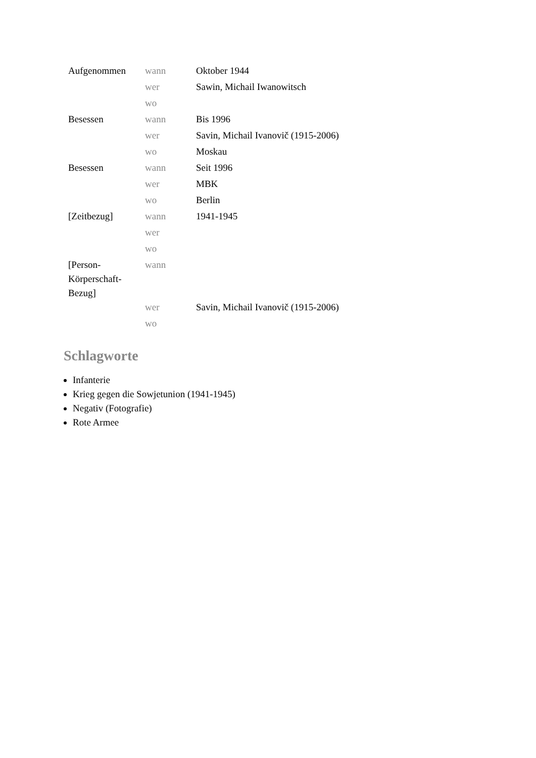| Aufgenommen | wann | Oktober 1944 |
| | wer | Sawin, Michail Iwanowitsch |
| | wo | |
| Besessen | wann | Bis 1996 |
| | wer | Savin, Michail Ivanovič (1915-2006) |
| | wo | Moskau |
| Besessen | wann | Seit 1996 |
| | wer | MBK |
| | wo | Berlin |
| [Zeitbezug] | wann | 1941-1945 |
| | wer | |
| | wo | |
| [Person- Körperschaft- Bezug] | wann | |
| | wer | Savin, Michail Ivanovič (1915-2006) |
| | wo | |
Schlagworte
Infanterie
Krieg gegen die Sowjetunion (1941-1945)
Negativ (Fotografie)
Rote Armee